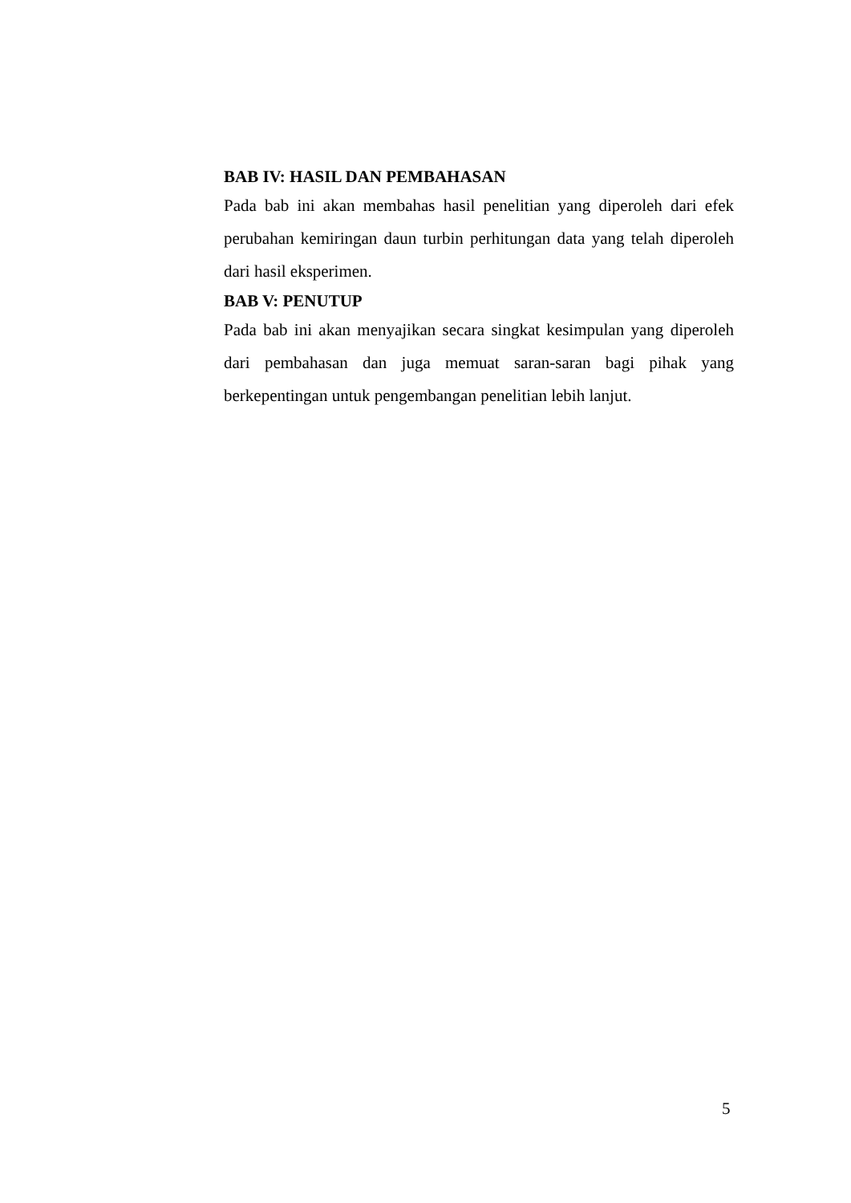BAB IV: HASIL DAN PEMBAHASAN
Pada bab ini akan membahas hasil penelitian yang diperoleh dari efek perubahan kemiringan daun turbin perhitungan data yang telah diperoleh dari hasil eksperimen.
BAB V: PENUTUP
Pada bab ini akan menyajikan secara singkat kesimpulan yang diperoleh dari pembahasan dan juga memuat saran-saran bagi pihak yang berkepentingan untuk pengembangan penelitian lebih lanjut.
5